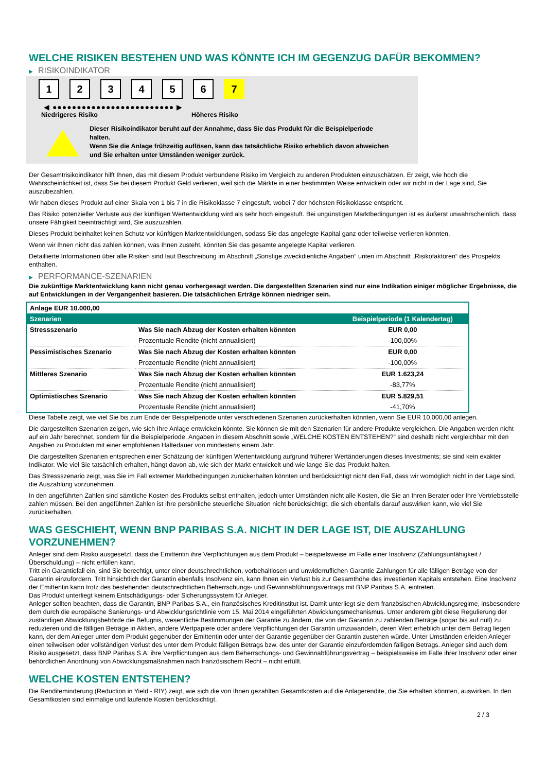WELCHE RISIKEN BESTEHEN UND WAS KÖNNTE ICH IM GEGENZUG DAFÜR BEKOMMEN?
▶ RISIKOINDIKATOR
1 2 3 4 5 6 7
◀ ●●●●●●●●●●●●●●●●●●●●●●●●● ▶
Niedrigeres Risiko Höheres Risiko
Dieser Risikoindikator beruht auf der Annahme, dass Sie das Produkt für die Beispielperiode halten.
Wenn Sie die Anlage frühzeitig auflösen, kann das tatsächliche Risiko erheblich davon abweichen und Sie erhalten unter Umständen weniger zurück.
Der Gesamtrisikoindikator hilft Ihnen, das mit diesem Produkt verbundene Risiko im Vergleich zu anderen Produkten einzuschätzen. Er zeigt, wie hoch die Wahrscheinlichkeit ist, dass Sie bei diesem Produkt Geld verlieren, weil sich die Märkte in einer bestimmten Weise entwickeln oder wir nicht in der Lage sind, Sie auszubezahlen.
Wir haben dieses Produkt auf einer Skala von 1 bis 7 in die Risikoklasse 7 eingestuft, wobei 7 der höchsten Risikoklasse entspricht.
Das Risiko potenzieller Verluste aus der künftigen Wertentwicklung wird als sehr hoch eingestuft. Bei ungünstigen Marktbedingungen ist es äußerst unwahrscheinlich, dass unsere Fähigkeit beeinträchtigt wird, Sie auszuzahlen.
Dieses Produkt beinhaltet keinen Schutz vor künftigen Marktentwicklungen, sodass Sie das angelegte Kapital ganz oder teilweise verlieren könnten.
Wenn wir Ihnen nicht das zahlen können, was Ihnen zusteht, könnten Sie das gesamte angelegte Kapital verlieren.
Detaillierte Informationen über alle Risiken sind laut Beschreibung im Abschnitt „Sonstige zweckdienliche Angaben“ unten im Abschnitt „Risikofaktoren“ des Prospekts enthalten.
▶ PERFORMANCE-SZENARIEN
Die zukünftige Marktentwicklung kann nicht genau vorhergesagt werden. Die dargestellten Szenarien sind nur eine Indikation einiger möglicher Ergebnisse, die auf Entwicklungen in der Vergangenheit basieren. Die tatsächlichen Erträge können niedriger sein.
| Anlage EUR 10.000,00 | | |
| --- | --- | --- |
| Szenarien | | Beispielperiode (1 Kalendertag) |
| Stressszenario | Was Sie nach Abzug der Kosten erhalten könnten | EUR 0,00 |
| | Prozentuale Rendite (nicht annualisiert) | -100,00% |
| Pessimistisches Szenario | Was Sie nach Abzug der Kosten erhalten könnten | EUR 0,00 |
| | Prozentuale Rendite (nicht annualisiert) | -100,00% |
| Mittleres Szenario | Was Sie nach Abzug der Kosten erhalten könnten | EUR 1.623,24 |
| | Prozentuale Rendite (nicht annualisiert) | -83,77% |
| Optimistisches Szenario | Was Sie nach Abzug der Kosten erhalten könnten | EUR 5.829,51 |
| | Prozentuale Rendite (nicht annualisiert) | -41,70% |
Diese Tabelle zeigt, wie viel Sie bis zum Ende der Beispielperiode unter verschiedenen Szenarien zurückerhalten könnten, wenn Sie EUR 10.000,00 anlegen.
Die dargestellten Szenarien zeigen, wie sich Ihre Anlage entwickeln könnte. Sie können sie mit den Szenarien für andere Produkte vergleichen. Die Angaben werden nicht auf ein Jahr berechnet, sondern für die Beispielperiode. Angaben in diesem Abschnitt sowie „WELCHE KOSTEN ENTSTEHEN?“ sind deshalb nicht vergleichbar mit den Angaben zu Produkten mit einer empfohlenen Haltedauer von mindestens einem Jahr.
Die dargestellten Szenarien entsprechen einer Schätzung der künftigen Wertentwicklung aufgrund früherer Wertänderungen dieses Investments; sie sind kein exakter Indikator. Wie viel Sie tatsächlich erhalten, hängt davon ab, wie sich der Markt entwickelt und wie lange Sie das Produkt halten.
Das Stressszenario zeigt, was Sie im Fall extremer Marktbedingungen zurückerhalten könnten und berücksichtigt nicht den Fall, dass wir womöglich nicht in der Lage sind, die Auszahlung vorzunehmen.
In den angeführten Zahlen sind sämtliche Kosten des Produkts selbst enthalten, jedoch unter Umständen nicht alle Kosten, die Sie an Ihren Berater oder Ihre Vertriebsstelle zahlen müssen. Bei den angeführten Zahlen ist Ihre persönliche steuerliche Situation nicht berücksichtigt, die sich ebenfalls darauf auswirken kann, wie viel Sie zurückerhalten.
WAS GESCHIEHT, WENN BNP PARIBAS S.A. NICHT IN DER LAGE IST, DIE AUSZAHLUNG VORZUNEHMEN?
Anleger sind dem Risiko ausgesetzt, dass die Emittentin ihre Verpflichtungen aus dem Produkt – beispielsweise im Falle einer Insolvenz (Zahlungsunfähigkeit / Überschuldung) – nicht erfüllen kann.
Tritt ein Garantiefall ein, sind Sie berechtigt, unter einer deutschrechtlichen, vorbehaltlosen und unwiderruflichen Garantie Zahlungen für alle fälligen Beträge von der Garantin einzufordern. Tritt hinsichtlich der Garantin ebenfalls Insolvenz ein, kann Ihnen ein Verlust bis zur Gesamthöhe des investierten Kapitals entstehen. Eine Insolvenz der Emittentin kann trotz des bestehenden deutschrechtlichen Beherrschungs- und Gewinnabführungsvertrags mit BNP Paribas S.A. eintreten.
Das Produkt unterliegt keinem Entschädigungs- oder Sicherungssystem für Anleger.
Anleger sollten beachten, dass die Garantin, BNP Paribas S.A., ein französisches Kreditinstitut ist. Damit unterliegt sie dem französischen Abwicklungsregime, insbesondere dem durch die europäische Sanierungs- und Abwicklungsrichtlinie vom 15. Mai 2014 eingeführten Abwicklungsmechanismus. Unter anderem gibt diese Regulierung der zuständigen Abwicklungsbehörde die Befugnis, wesentliche Bestimmungen der Garantie zu ändern, die von der Garantin zu zahlenden Beträge (sogar bis auf null) zu reduzieren und die fälligen Beträge in Aktien, andere Wertpapiere oder andere Verpflichtungen der Garantin umzuwandeln, deren Wert erheblich unter dem Betrag liegen kann, der dem Anleger unter dem Produkt gegenüber der Emittentin oder unter der Garantie gegenüber der Garantin zustehen würde. Unter Umständen erleiden Anleger einen teilweisen oder vollständigen Verlust des unter dem Produkt fälligen Betrags bzw. des unter der Garantie einzufordernden fälligen Betrags. Anleger sind auch dem Risiko ausgesetzt, dass BNP Paribas S.A. ihre Verpflichtungen aus dem Beherrschungs- und Gewinnabführungsvertrag – beispielsweise im Falle ihrer Insolvenz oder einer behördlichen Anordnung von Abwicklungsmaßnahmen nach französischem Recht – nicht erfüllt.
WELCHE KOSTEN ENTSTEHEN?
Die Renditeminderung (Reduction in Yield - RIY) zeigt, wie sich die von Ihnen gezahlten Gesamtkosten auf die Anlagerendite, die Sie erhalten könnten, auswirken. In den Gesamtkosten sind einmalige und laufende Kosten berücksichtigt.
2 / 3